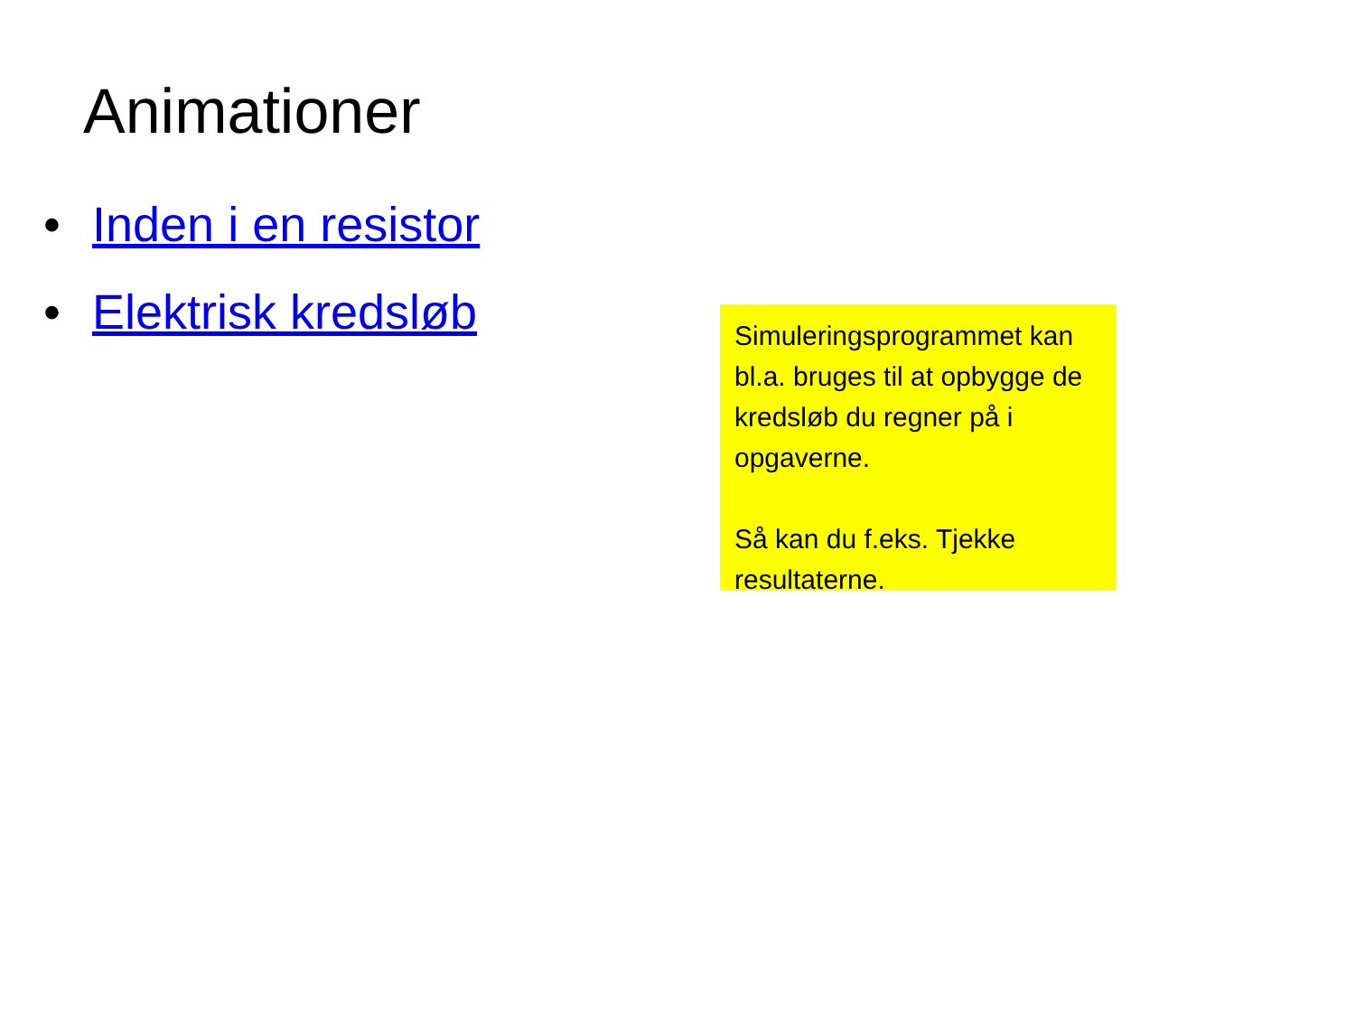Animationer
• Inden i en resistor
• Elektrisk kredsløb
Simuleringsprogrammet kan bl.a. bruges til at opbygge de kredsløb du regner på i opgaverne.
Så kan du f.eks. Tjekke resultaterne.